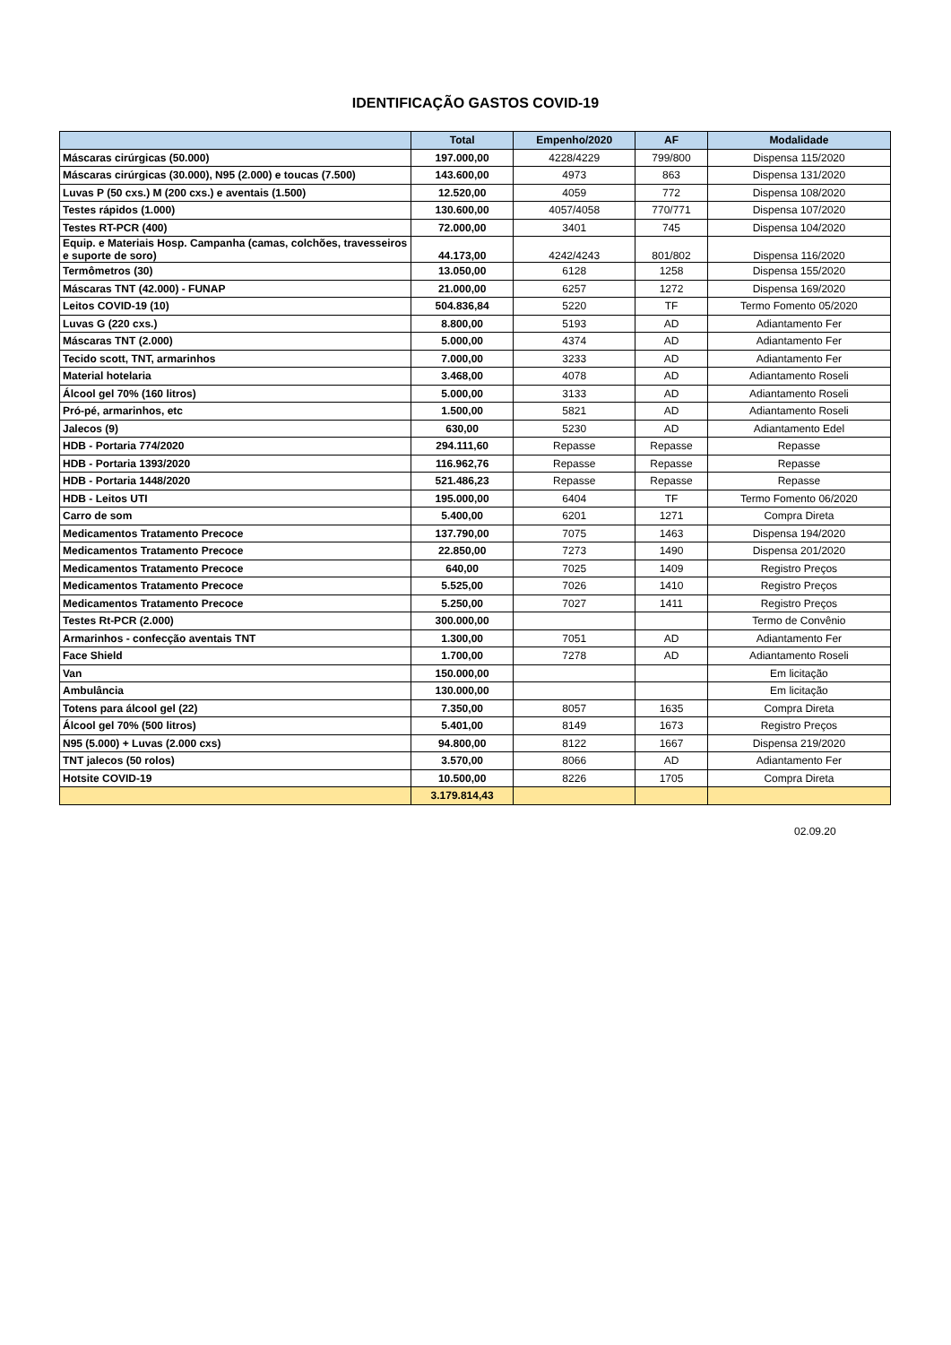IDENTIFICAÇÃO GASTOS COVID-19
| | Total | Empenho/2020 | AF | Modalidade |
| --- | --- | --- | --- | --- |
| Máscaras cirúrgicas (50.000) | 197.000,00 | 4228/4229 | 799/800 | Dispensa 115/2020 |
| Máscaras cirúrgicas (30.000), N95 (2.000) e toucas (7.500) | 143.600,00 | 4973 | 863 | Dispensa 131/2020 |
| Luvas P (50 cxs.) M (200 cxs.) e aventais (1.500) | 12.520,00 | 4059 | 772 | Dispensa 108/2020 |
| Testes rápidos (1.000) | 130.600,00 | 4057/4058 | 770/771 | Dispensa 107/2020 |
| Testes RT-PCR (400) | 72.000,00 | 3401 | 745 | Dispensa 104/2020 |
| Equip. e Materiais Hosp. Campanha (camas, colchões, travesseiros e suporte de soro) | 44.173,00 | 4242/4243 | 801/802 | Dispensa 116/2020 |
| Termômetros (30) | 13.050,00 | 6128 | 1258 | Dispensa 155/2020 |
| Máscaras TNT (42.000) - FUNAP | 21.000,00 | 6257 | 1272 | Dispensa 169/2020 |
| Leitos COVID-19 (10) | 504.836,84 | 5220 | TF | Termo Fomento 05/2020 |
| Luvas G (220 cxs.) | 8.800,00 | 5193 | AD | Adiantamento Fer |
| Máscaras TNT (2.000) | 5.000,00 | 4374 | AD | Adiantamento Fer |
| Tecido scott, TNT, armarinhos | 7.000,00 | 3233 | AD | Adiantamento Fer |
| Material hotelaria | 3.468,00 | 4078 | AD | Adiantamento Roseli |
| Álcool gel 70% (160 litros) | 5.000,00 | 3133 | AD | Adiantamento Roseli |
| Pró-pé, armarinhos, etc | 1.500,00 | 5821 | AD | Adiantamento Roseli |
| Jalecos (9) | 630,00 | 5230 | AD | Adiantamento Edel |
| HDB - Portaria 774/2020 | 294.111,60 | Repasse | Repasse | Repasse |
| HDB - Portaria 1393/2020 | 116.962,76 | Repasse | Repasse | Repasse |
| HDB - Portaria 1448/2020 | 521.486,23 | Repasse | Repasse | Repasse |
| HDB - Leitos UTI | 195.000,00 | 6404 | TF | Termo Fomento 06/2020 |
| Carro de som | 5.400,00 | 6201 | 1271 | Compra Direta |
| Medicamentos Tratamento Precoce | 137.790,00 | 7075 | 1463 | Dispensa 194/2020 |
| Medicamentos Tratamento Precoce | 22.850,00 | 7273 | 1490 | Dispensa 201/2020 |
| Medicamentos Tratamento Precoce | 640,00 | 7025 | 1409 | Registro Preços |
| Medicamentos Tratamento Precoce | 5.525,00 | 7026 | 1410 | Registro Preços |
| Medicamentos Tratamento Precoce | 5.250,00 | 7027 | 1411 | Registro Preços |
| Testes Rt-PCR (2.000) | 300.000,00 | | | Termo de Convênio |
| Armarinhos - confecção aventais TNT | 1.300,00 | 7051 | AD | Adiantamento Fer |
| Face Shield | 1.700,00 | 7278 | AD | Adiantamento Roseli |
| Van | 150.000,00 | | | Em licitação |
| Ambulância | 130.000,00 | | | Em licitação |
| Totens para álcool gel (22) | 7.350,00 | 8057 | 1635 | Compra Direta |
| Álcool gel 70% (500 litros) | 5.401,00 | 8149 | 1673 | Registro Preços |
| N95 (5.000) + Luvas (2.000 cxs) | 94.800,00 | 8122 | 1667 | Dispensa 219/2020 |
| TNT jalecos (50 rolos) | 3.570,00 | 8066 | AD | Adiantamento Fer |
| Hotsite COVID-19 | 10.500,00 | 8226 | 1705 | Compra Direta |
| | 3.179.814,43 | | | |
02.09.20